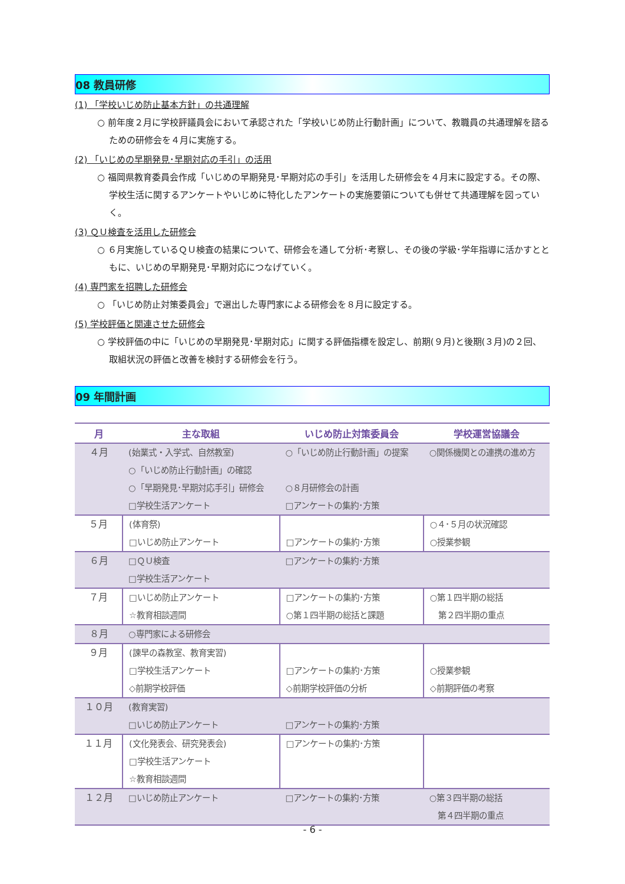08 教員研修
(1) 「学校いじめ防止基本方針」の共通理解
○ 前年度２月に学校評議員会において承認された「学校いじめ防止行動計画」について、教職員の共通理解を諮るための研修会を４月に実施する。
(2) 「いじめの早期発見･早期対応の手引」の活用
○ 福岡県教育委員会作成「いじめの早期発見･早期対応の手引」を活用した研修会を４月末に設定する。その際、学校生活に関するアンケートやいじめに特化したアンケートの実施要領についても併せて共通理解を図っていく。
(3) ＱＵ検査を活用した研修会
○ ６月実施しているＱＵ検査の結果について、研修会を通して分析･考察し、その後の学級･学年指導に活かすとともに、いじめの早期発見･早期対応につなげていく。
(4) 専門家を招聘した研修会
○ 「いじめ防止対策委員会」で選出した専門家による研修会を８月に設定する。
(5) 学校評価と関連させた研修会
○ 学校評価の中に「いじめの早期発見･早期対応」に関する評価指標を設定し、前期(９月)と後期(３月)の２回、取組状況の評価と改善を検討する研修会を行う。
09 年間計画
| 月 | 主な取組 | いじめ防止対策委員会 | 学校運営協議会 |
| --- | --- | --- | --- |
| ４月 | (始業式・入学式、自然教室) ○「いじめ防止行動計画」の確認 ○「早期発見･早期対応手引」研修会 □学校生活アンケート | ○「いじめ防止行動計画」の提案 ○８月研修会の計画 □アンケートの集約･方策 | ○関係機関との連携の進め方 |
| ５月 | (体育祭) □いじめ防止アンケート | □アンケートの集約･方策 | ○４･５月の状況確認 ○授業参観 |
| ６月 | □ＱＵ検査 □学校生活アンケート | □アンケートの集約･方策 | |
| ７月 | □いじめ防止アンケート ☆教育相談週間 | □アンケートの集約･方策 ○第１四半期の総括と課題 | ○第１四半期の総括 第２四半期の重点 |
| ８月 | ○専門家による研修会 | | |
| ９月 | (諫早の森教室、教育実習) □学校生活アンケート ◇前期学校評価 | □アンケートの集約･方策 ◇前期学校評価の分析 | ○授業参観 ◇前期評価の考察 |
| １０月 | (教育実習) □いじめ防止アンケート | □アンケートの集約･方策 | |
| １１月 | (文化発表会、研究発表会) □学校生活アンケート ☆教育相談週間 | □アンケートの集約･方策 | |
| １２月 | □いじめ防止アンケート | □アンケートの集約･方策 | ○第３四半期の総括 第４四半期の重点 |
- 6 -